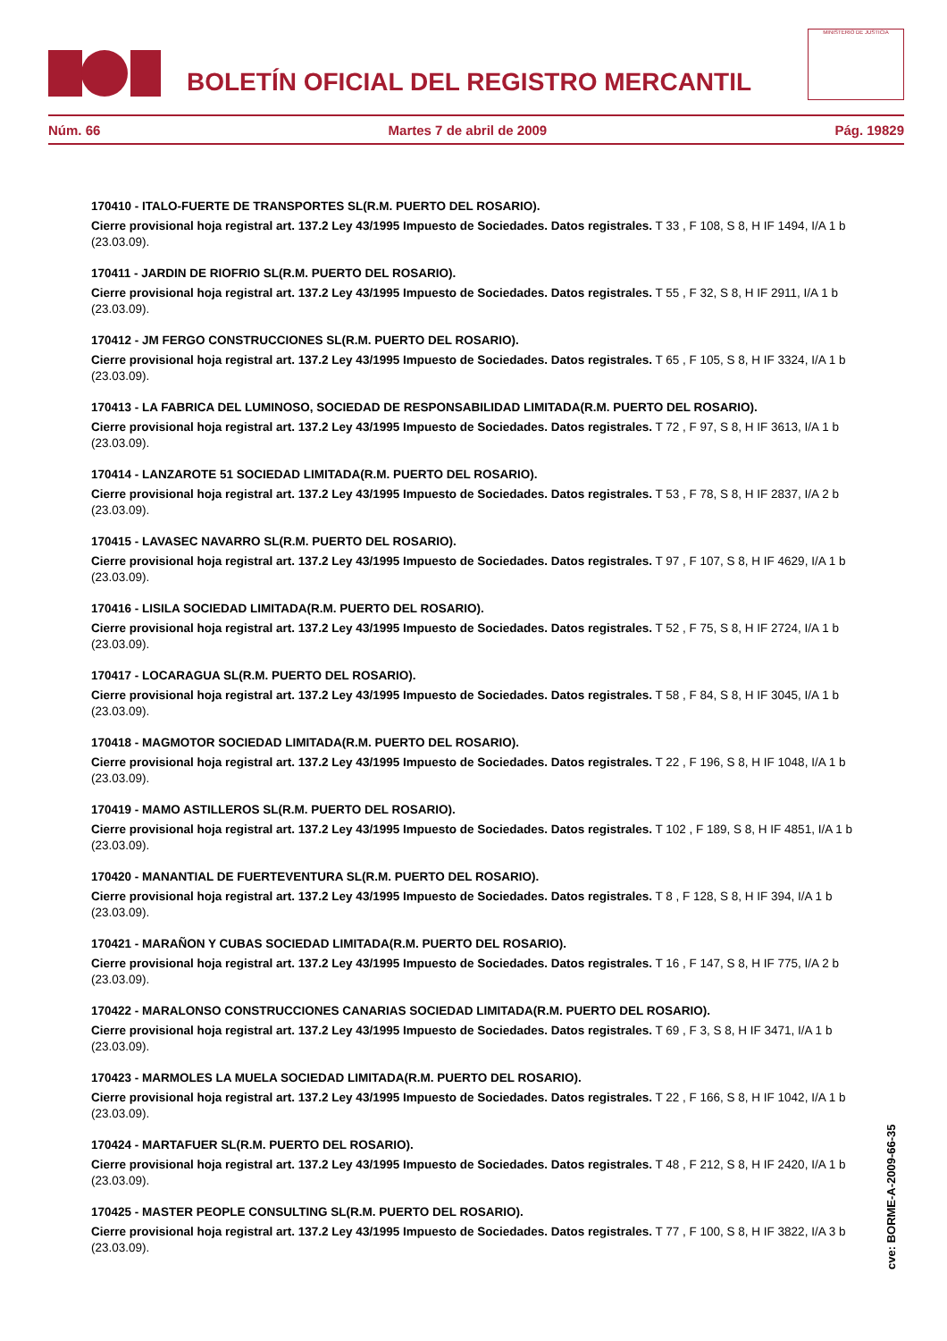BOLETÍN OFICIAL DEL REGISTRO MERCANTIL
MINISTERIO DE JUSTICIA
Núm. 66 Martes 7 de abril de 2009 Pág. 19829
170410 - ITALO-FUERTE DE TRANSPORTES SL(R.M. PUERTO DEL ROSARIO).
Cierre provisional hoja registral art. 137.2 Ley 43/1995 Impuesto de Sociedades. Datos registrales. T 33 , F 108, S 8, H IF 1494, I/A 1 b (23.03.09).
170411 - JARDIN DE RIOFRIO SL(R.M. PUERTO DEL ROSARIO).
Cierre provisional hoja registral art. 137.2 Ley 43/1995 Impuesto de Sociedades. Datos registrales. T 55 , F 32, S 8, H IF 2911, I/A 1 b (23.03.09).
170412 - JM FERGO CONSTRUCCIONES SL(R.M. PUERTO DEL ROSARIO).
Cierre provisional hoja registral art. 137.2 Ley 43/1995 Impuesto de Sociedades. Datos registrales. T 65 , F 105, S 8, H IF 3324, I/A 1 b (23.03.09).
170413 - LA FABRICA DEL LUMINOSO, SOCIEDAD DE RESPONSABILIDAD LIMITADA(R.M. PUERTO DEL ROSARIO).
Cierre provisional hoja registral art. 137.2 Ley 43/1995 Impuesto de Sociedades. Datos registrales. T 72 , F 97, S 8, H IF 3613, I/A 1 b (23.03.09).
170414 - LANZAROTE 51 SOCIEDAD LIMITADA(R.M. PUERTO DEL ROSARIO).
Cierre provisional hoja registral art. 137.2 Ley 43/1995 Impuesto de Sociedades. Datos registrales. T 53 , F 78, S 8, H IF 2837, I/A 2 b (23.03.09).
170415 - LAVASEC NAVARRO SL(R.M. PUERTO DEL ROSARIO).
Cierre provisional hoja registral art. 137.2 Ley 43/1995 Impuesto de Sociedades. Datos registrales. T 97 , F 107, S 8, H IF 4629, I/A 1 b (23.03.09).
170416 - LISILA SOCIEDAD LIMITADA(R.M. PUERTO DEL ROSARIO).
Cierre provisional hoja registral art. 137.2 Ley 43/1995 Impuesto de Sociedades. Datos registrales. T 52 , F 75, S 8, H IF 2724, I/A 1 b (23.03.09).
170417 - LOCARAGUA SL(R.M. PUERTO DEL ROSARIO).
Cierre provisional hoja registral art. 137.2 Ley 43/1995 Impuesto de Sociedades. Datos registrales. T 58 , F 84, S 8, H IF 3045, I/A 1 b (23.03.09).
170418 - MAGMOTOR SOCIEDAD LIMITADA(R.M. PUERTO DEL ROSARIO).
Cierre provisional hoja registral art. 137.2 Ley 43/1995 Impuesto de Sociedades. Datos registrales. T 22 , F 196, S 8, H IF 1048, I/A 1 b (23.03.09).
170419 - MAMO ASTILLEROS SL(R.M. PUERTO DEL ROSARIO).
Cierre provisional hoja registral art. 137.2 Ley 43/1995 Impuesto de Sociedades. Datos registrales. T 102 , F 189, S 8, H IF 4851, I/A 1 b (23.03.09).
170420 - MANANTIAL DE FUERTEVENTURA SL(R.M. PUERTO DEL ROSARIO).
Cierre provisional hoja registral art. 137.2 Ley 43/1995 Impuesto de Sociedades. Datos registrales. T 8 , F 128, S 8, H IF 394, I/A 1 b (23.03.09).
170421 - MARAÑON Y CUBAS SOCIEDAD LIMITADA(R.M. PUERTO DEL ROSARIO).
Cierre provisional hoja registral art. 137.2 Ley 43/1995 Impuesto de Sociedades. Datos registrales. T 16 , F 147, S 8, H IF 775, I/A 2 b (23.03.09).
170422 - MARALONSO CONSTRUCCIONES CANARIAS SOCIEDAD LIMITADA(R.M. PUERTO DEL ROSARIO).
Cierre provisional hoja registral art. 137.2 Ley 43/1995 Impuesto de Sociedades. Datos registrales. T 69 , F 3, S 8, H IF 3471, I/A 1 b (23.03.09).
170423 - MARMOLES LA MUELA SOCIEDAD LIMITADA(R.M. PUERTO DEL ROSARIO).
Cierre provisional hoja registral art. 137.2 Ley 43/1995 Impuesto de Sociedades. Datos registrales. T 22 , F 166, S 8, H IF 1042, I/A 1 b (23.03.09).
170424 - MARTAFUER SL(R.M. PUERTO DEL ROSARIO).
Cierre provisional hoja registral art. 137.2 Ley 43/1995 Impuesto de Sociedades. Datos registrales. T 48 , F 212, S 8, H IF 2420, I/A 1 b (23.03.09).
170425 - MASTER PEOPLE CONSULTING SL(R.M. PUERTO DEL ROSARIO).
Cierre provisional hoja registral art. 137.2 Ley 43/1995 Impuesto de Sociedades. Datos registrales. T 77 , F 100, S 8, H IF 3822, I/A 3 b (23.03.09).
cve: BORME-A-2009-66-35